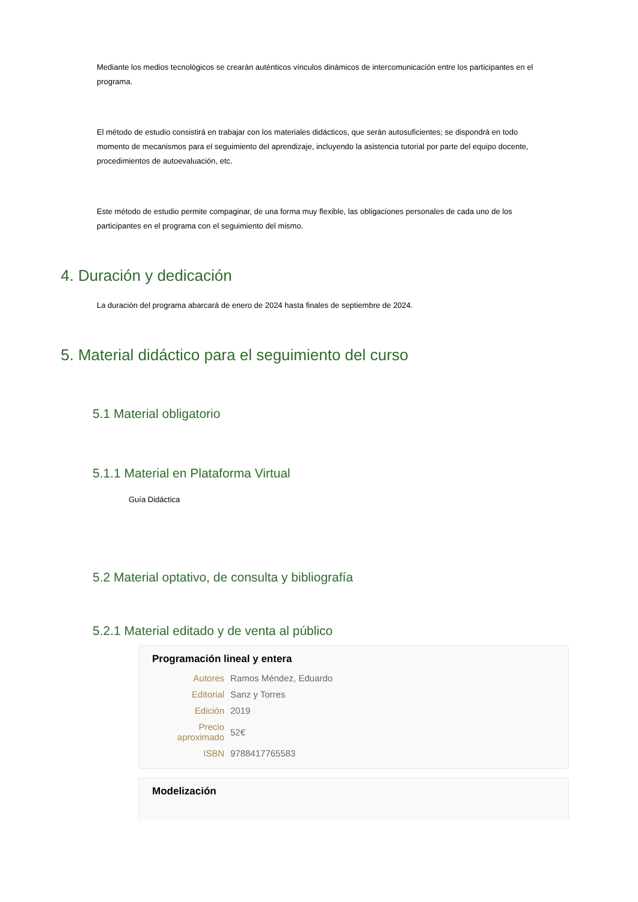Mediante los medios tecnológicos se crearán auténticos vínculos dinámicos de intercomunicación entre los participantes en el programa.
El método de estudio consistirá en trabajar con los materiales didácticos, que serán autosuficientes; se dispondrá en todo momento de mecanismos para el seguimiento del aprendizaje, incluyendo la asistencia tutorial por parte del equipo docente, procedimientos de autoevaluación, etc.
Este método de estudio permite compaginar, de una forma muy flexible, las obligaciones personales de cada uno de los participantes en el programa con el seguimiento del mismo.
4. Duración y dedicación
La duración del programa abarcará de enero de 2024 hasta finales de septiembre de 2024.
5. Material didáctico para el seguimiento del curso
5.1 Material obligatorio
5.1.1 Material en Plataforma Virtual
Guía Didáctica
5.2 Material optativo, de consulta y bibliografía
5.2.1 Material editado y de venta al público
Programación lineal y entera
| Autores | Ramos Méndez, Eduardo |
| Editorial | Sanz y Torres |
| Edición | 2019 |
| Precio aproximado | 52€ |
| ISBN | 9788417765583 |
Modelización